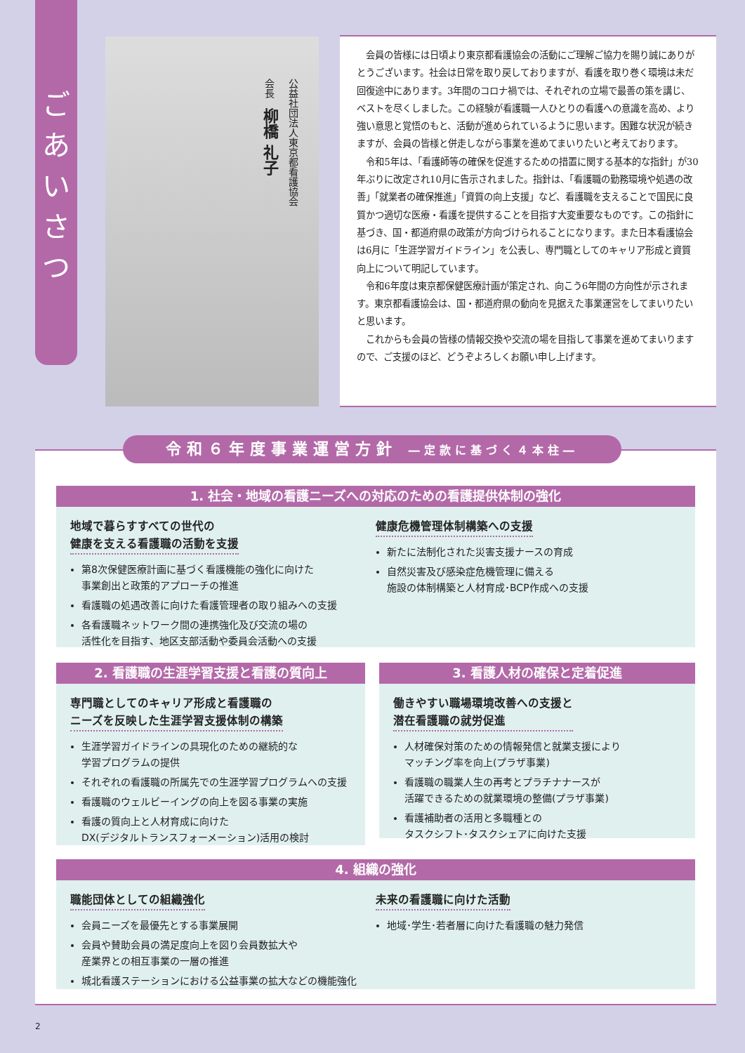ご
あ
い
さ
つ
公益社団法人東京都看護協会
会長　柳橋 礼子
会員の皆様には日頃より東京都看護協会の活動にご理解ご協力を賜り誠にありがとうございます。社会は日常を取り戻しておりますが、看護を取り巻く環境は未だ回復途中にあります。3年間のコロナ禍では、それぞれの立場で最善の策を講じ、ベストを尽くしました。この経験が看護職一人ひとりの看護への意識を高め、より強い意思と覚悟のもと、活動が進められているように思います。困難な状況が続きますが、会員の皆様と併走しながら事業を進めてまいりたいと考えております。
令和5年は、「看護師等の確保を促進するための措置に関する基本的な指針」が30年ぶりに改定され10月に告示されました。指針は、「看護職の勤務環境や処遇の改善」「就業者の確保推進」「資質の向上支援」など、看護職を支えることで国民に良質かつ適切な医療・看護を提供することを目指す大変重要なものです。この指針に基づき、国・都道府県の政策が方向づけられることになります。また日本看護協会は6月に「生涯学習ガイドライン」を公表し、専門職としてのキャリア形成と資質向上について明記しています。
令和6年度は東京都保健医療計画が策定され、向こう6年間の方向性が示されます。東京都看護協会は、国・都道府県の動向を見据えた事業運営をしてまいりたいと思います。
これからも会員の皆様の情報交換や交流の場を目指して事業を進めてまいりますので、ご支援のほど、どうぞよろしくお願い申し上げます。
令和６年度事業運営方針 ―定款に基づく４本柱―
1. 社会・地域の看護ニーズへの対応のための看護提供体制の強化
地域で暮らすすべての世代の
健康を支える看護職の活動を支援
第8次保健医療計画に基づく看護機能の強化に向けた
事業創出と政策的アプローチの推進
看護職の処遇改善に向けた看護管理者の取り組みへの支援
各看護職ネットワーク間の連携強化及び交流の場の
活性化を目指す、地区支部活動や委員会活動への支援
健康危機管理体制構築への支援
新たに法制化された災害支援ナースの育成
自然災害及び感染症危機管理に備える
施設の体制構築と人材育成･BCP作成への支援
2. 看護職の生涯学習支援と看護の質向上
専門職としてのキャリア形成と看護職の
ニーズを反映した生涯学習支援体制の構築
生涯学習ガイドラインの具現化のための継続的な
学習プログラムの提供
それぞれの看護職の所属先での生涯学習プログラムへの支援
看護職のウェルビーイングの向上を図る事業の実施
看護の質向上と人材育成に向けた
DX(デジタルトランスフォーメーション)活用の検討
3. 看護人材の確保と定着促進
働きやすい職場環境改善への支援と
潜在看護職の就労促進
人材確保対策のための情報発信と就業支援により
マッチング率を向上(プラザ事業)
看護職の職業人生の再考とプラチナナースが
活躍できるための就業環境の整備(プラザ事業)
看護補助者の活用と多職種との
タスクシフト･タスクシェアに向けた支援
4. 組織の強化
職能団体としての組織強化
会員ニーズを最優先とする事業展開
会員や賛助会員の満足度向上を図り会員数拡大や
産業界との相互事業の一層の推進
城北看護ステーションにおける公益事業の拡大などの機能強化
未来の看護職に向けた活動
地域･学生･若者層に向けた看護職の魅力発信
2